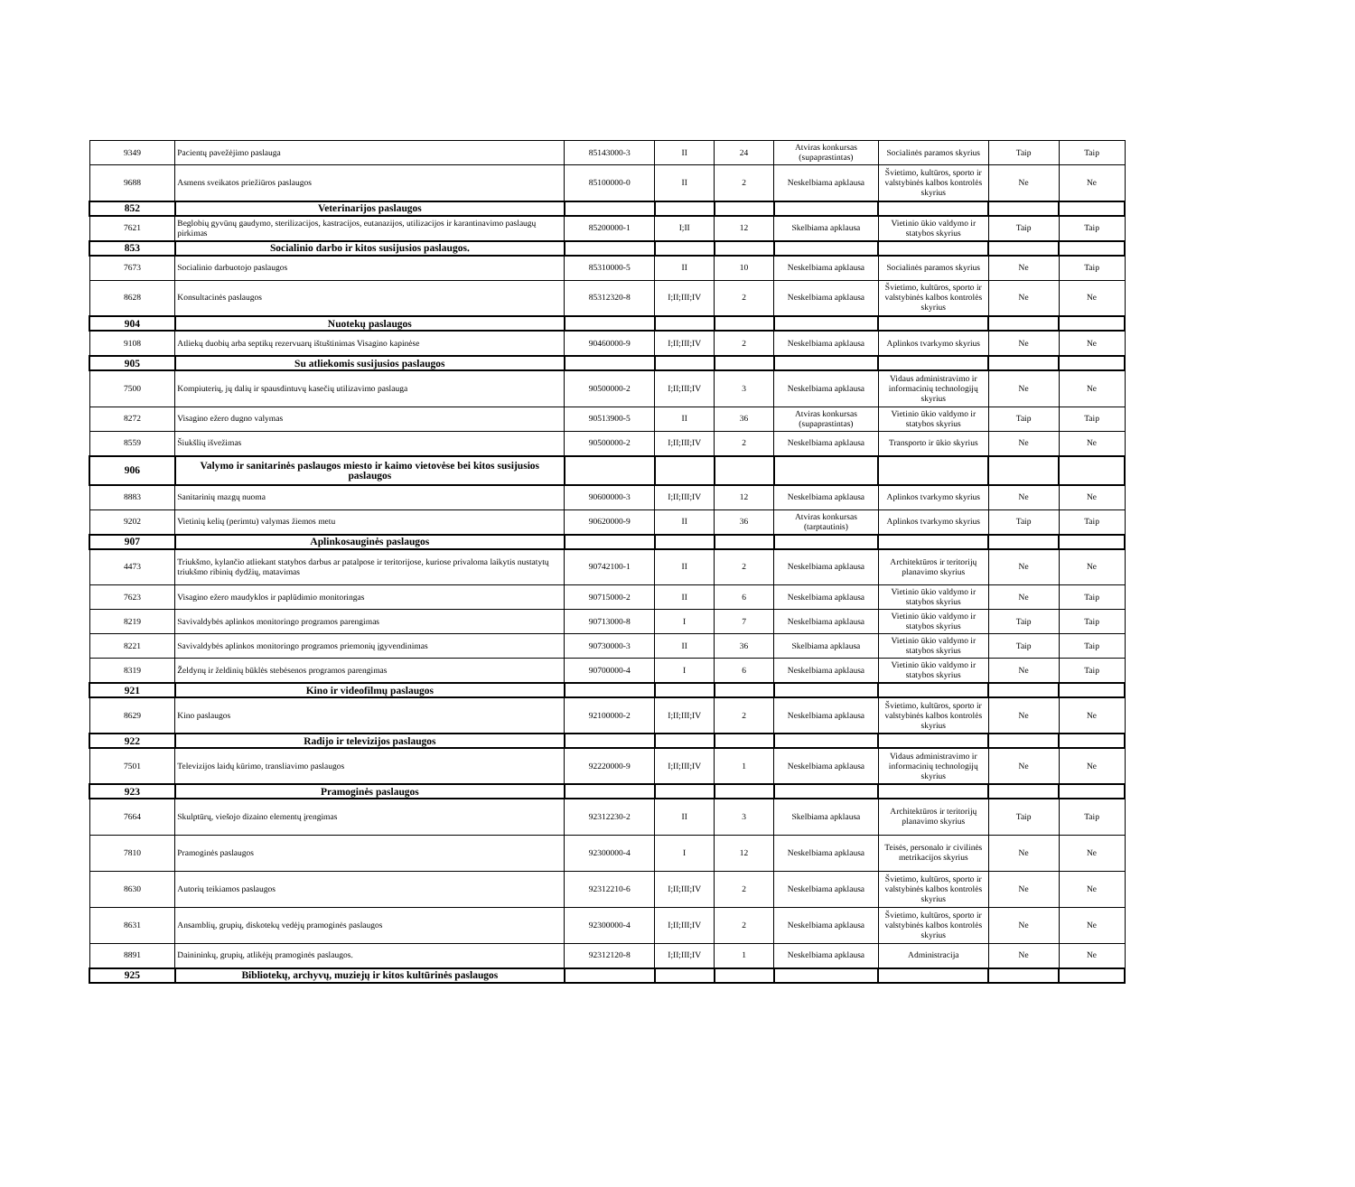| 9349 | Pacientų pavežėjimo paslauga | 85143000-3 | II | 24 | Atviras konkursas (supaprastintas) | Socialinės paramos skyrius | Taip | Taip |
| 9688 | Asmens sveikatos priežiūros paslaugos | 85100000-0 | II | 2 | Neskelbiama apklausa | Švietimo, kultūros, sporto ir valstybinės kalbos kontrolės skyrius | Ne | Ne |
| 852 | Veterinarijos paslaugos | | | | | | | |
| 7621 | Beglobių gyvūnų gaudymo, sterilizacijos, kastracijos, eutanazijos, utilizacijos ir karantinavimo paslaugų pirkimas | 85200000-1 | I;II | 12 | Skelbiama apklausa | Vietinio ūkio valdymo ir statybos skyrius | Taip | Taip |
| 853 | Socialinio darbo ir kitos susijusios paslaugos. | | | | | | | |
| 7673 | Socialinio darbuotojo paslaugos | 85310000-5 | II | 10 | Neskelbiama apklausa | Socialinės paramos skyrius | Ne | Taip |
| 8628 | Konsultacinės paslaugos | 85312320-8 | I;II;III;IV | 2 | Neskelbiama apklausa | Švietimo, kultūros, sporto ir valstybinės kalbos kontrolės skyrius | Ne | Ne |
| 904 | Nuotekų paslaugos | | | | | | | |
| 9108 | Atliekų duobių arba septikų rezervuarų ištuštinimas Visagino kapinėse | 90460000-9 | I;II;III;IV | 2 | Neskelbiama apklausa | Aplinkos tvarkymo skyrius | Ne | Ne |
| 905 | Su atliekomis susijusios paslaugos | | | | | | | |
| 7500 | Kompiuterių, jų dalių ir spausdintuvų kasečių utilizavimo paslauga | 90500000-2 | I;II;III;IV | 3 | Neskelbiama apklausa | Vidaus administravimo ir informacinių technologijų skyrius | Ne | Ne |
| 8272 | Visagino ežero dugno valymas | 90513900-5 | II | 36 | Atviras konkursas (supaprastintas) | Vietinio ūkio valdymo ir statybos skyrius | Taip | Taip |
| 8559 | Šiukšlių išvežimas | 90500000-2 | I;II;III;IV | 2 | Neskelbiama apklausa | Transporto ir ūkio skyrius | Ne | Ne |
| 906 | Valymo ir sanitarinės paslaugos miesto ir kaimo vietovėse bei kitos susijusios paslaugos | | | | | | | |
| 8883 | Sanitarinių mazgų nuoma | 90600000-3 | I;II;III;IV | 12 | Neskelbiama apklausa | Aplinkos tvarkymo skyrius | Ne | Ne |
| 9202 | Vietinių kelių (perimtu) valymas žiemos metu | 90620000-9 | II | 36 | Atviras konkursas (tarptautinis) | Aplinkos tvarkymo skyrius | Taip | Taip |
| 907 | Aplinkosauginės paslaugos | | | | | | | |
| 4473 | Triukšmo, kylančio atliekant statybos darbus ar patalpose ir teritorijose, kuriose privaloma laikytis nustatytų triukšmo ribinių dydžių, matavimas | 90742100-1 | II | 2 | Neskelbiama apklausa | Architektūros ir teritorijų planavimo skyrius | Ne | Ne |
| 7623 | Visagino ežero maudyklos ir paplūdimio monitoringas | 90715000-2 | II | 6 | Neskelbiama apklausa | Vietinio ūkio valdymo ir statybos skyrius | Ne | Taip |
| 8219 | Savivaldybės aplinkos monitoringo programos parengimas | 90713000-8 | I | 7 | Neskelbiama apklausa | Vietinio ūkio valdymo ir statybos skyrius | Taip | Taip |
| 8221 | Savivaldybės aplinkos monitoringo programos priemonių įgyvendinimas | 90730000-3 | II | 36 | Skelbiama apklausa | Vietinio ūkio valdymo ir statybos skyrius | Taip | Taip |
| 8319 | Želdynų ir želdinių būklės stebėsenos programos parengimas | 90700000-4 | I | 6 | Neskelbiama apklausa | Vietinio ūkio valdymo ir statybos skyrius | Ne | Taip |
| 921 | Kino ir videofilmų paslaugos | | | | | | | |
| 8629 | Kino paslaugos | 92100000-2 | I;II;III;IV | 2 | Neskelbiama apklausa | Švietimo, kultūros, sporto ir valstybinės kalbos kontrolės skyrius | Ne | Ne |
| 922 | Radijo ir televizijos paslaugos | | | | | | | |
| 7501 | Televizijos laidų kūrimo, transliavimo paslaugos | 92220000-9 | I;II;III;IV | 1 | Neskelbiama apklausa | Vidaus administravimo ir informacinių technologijų skyrius | Ne | Ne |
| 923 | Pramoginės paslaugos | | | | | | | |
| 7664 | Skulptūrų, viešojo dizaino elementų įrengimas | 92312230-2 | II | 3 | Skelbiama apklausa | Architektūros ir teritorijų planavimo skyrius | Taip | Taip |
| 7810 | Pramoginės paslaugos | 92300000-4 | I | 12 | Neskelbiama apklausa | Teisės, personalo ir civilinės metrikacijos skyrius | Ne | Ne |
| 8630 | Autorių teikiamos paslaugos | 92312210-6 | I;II;III;IV | 2 | Neskelbiama apklausa | Švietimo, kultūros, sporto ir valstybinės kalbos kontrolės skyrius | Ne | Ne |
| 8631 | Ansamblių, grupių, diskotekų vedėjų pramoginės paslaugos | 92300000-4 | I;II;III;IV | 2 | Neskelbiama apklausa | Švietimo, kultūros, sporto ir valstybinės kalbos kontrolės skyrius | Ne | Ne |
| 8891 | Dainininkų, grupių, atlikėjų pramoginės paslaugos. | 92312120-8 | I;II;III;IV | 1 | Neskelbiama apklausa | Administracija | Ne | Ne |
| 925 | Bibliotekų, archyvų, muziejų ir kitos kultūrinės paslaugos | | | | | | | |